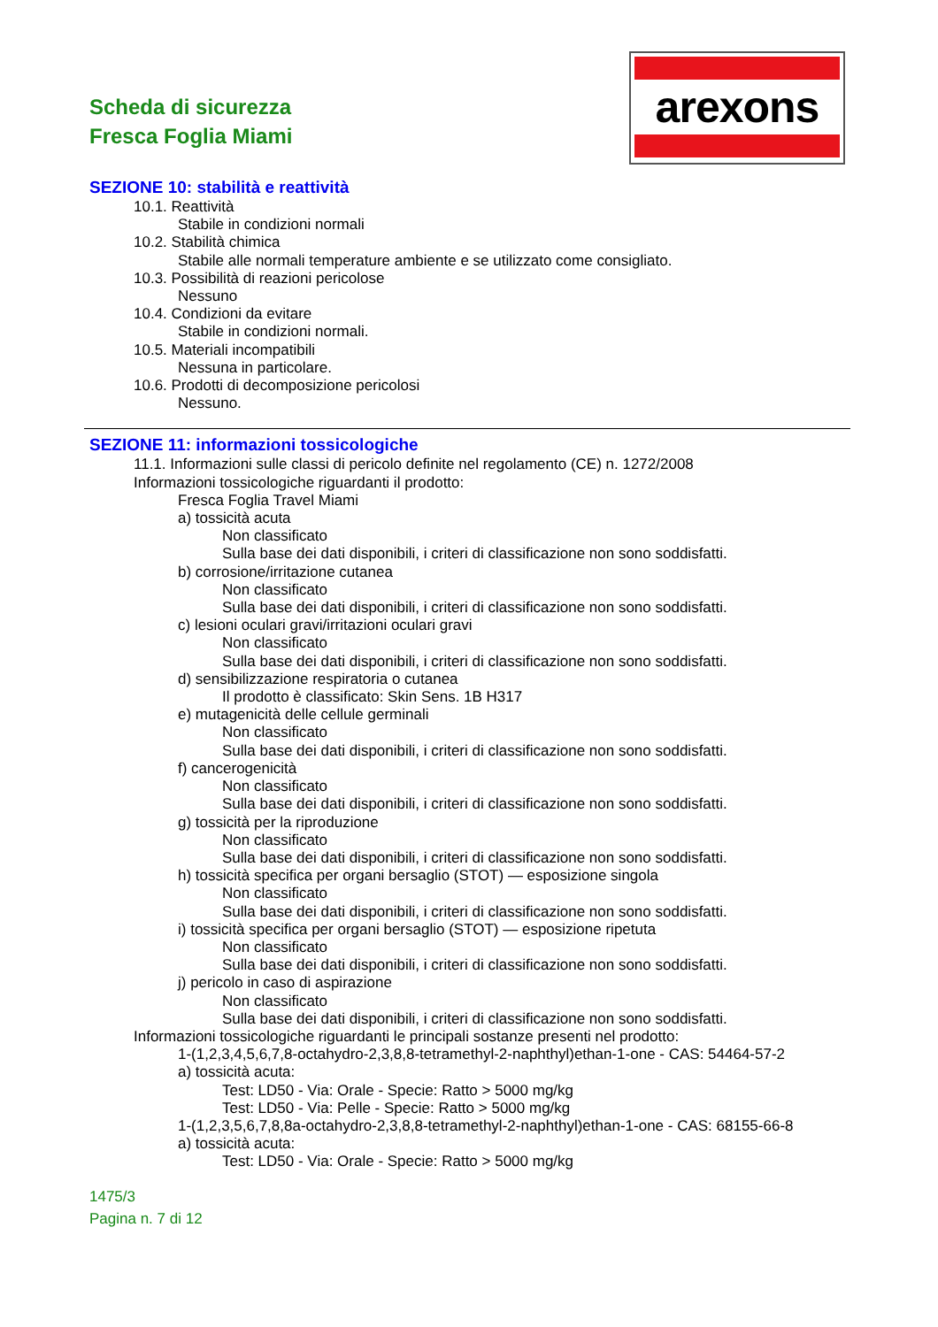Scheda di sicurezza
Fresca Foglia Miami
arexons
SEZIONE 10: stabilità e reattività
10.1. Reattività
Stabile in condizioni normali
10.2. Stabilità chimica
Stabile alle normali temperature ambiente e se utilizzato come consigliato.
10.3. Possibilità di reazioni pericolose
Nessuno
10.4. Condizioni da evitare
Stabile in condizioni normali.
10.5. Materiali incompatibili
Nessuna in particolare.
10.6. Prodotti di decomposizione pericolosi
Nessuno.
SEZIONE 11: informazioni tossicologiche
11.1. Informazioni sulle classi di pericolo definite nel regolamento (CE) n. 1272/2008
Informazioni tossicologiche riguardanti il prodotto:
Fresca Foglia Travel Miami
a) tossicità acuta
Non classificato
Sulla base dei dati disponibili, i criteri di classificazione non sono soddisfatti.
b) corrosione/irritazione cutanea
Non classificato
Sulla base dei dati disponibili, i criteri di classificazione non sono soddisfatti.
c) lesioni oculari gravi/irritazioni oculari gravi
Non classificato
Sulla base dei dati disponibili, i criteri di classificazione non sono soddisfatti.
d) sensibilizzazione respiratoria o cutanea
Il prodotto è classificato: Skin Sens. 1B H317
e) mutagenicità delle cellule germinali
Non classificato
Sulla base dei dati disponibili, i criteri di classificazione non sono soddisfatti.
f) cancerogenicità
Non classificato
Sulla base dei dati disponibili, i criteri di classificazione non sono soddisfatti.
g) tossicità per la riproduzione
Non classificato
Sulla base dei dati disponibili, i criteri di classificazione non sono soddisfatti.
h) tossicità specifica per organi bersaglio (STOT) — esposizione singola
Non classificato
Sulla base dei dati disponibili, i criteri di classificazione non sono soddisfatti.
i) tossicità specifica per organi bersaglio (STOT) — esposizione ripetuta
Non classificato
Sulla base dei dati disponibili, i criteri di classificazione non sono soddisfatti.
j) pericolo in caso di aspirazione
Non classificato
Sulla base dei dati disponibili, i criteri di classificazione non sono soddisfatti.
Informazioni tossicologiche riguardanti le principali sostanze presenti nel prodotto:
1-(1,2,3,4,5,6,7,8-octahydro-2,3,8,8-tetramethyl-2-naphthyl)ethan-1-one - CAS: 54464-57-2
a) tossicità acuta:
Test: LD50 - Via: Orale - Specie: Ratto > 5000 mg/kg
Test: LD50 - Via: Pelle - Specie: Ratto > 5000 mg/kg
1-(1,2,3,5,6,7,8,8a-octahydro-2,3,8,8-tetramethyl-2-naphthyl)ethan-1-one - CAS: 68155-66-8
a) tossicità acuta:
Test: LD50 - Via: Orale - Specie: Ratto > 5000 mg/kg
1475/3
Pagina n. 7 di 12